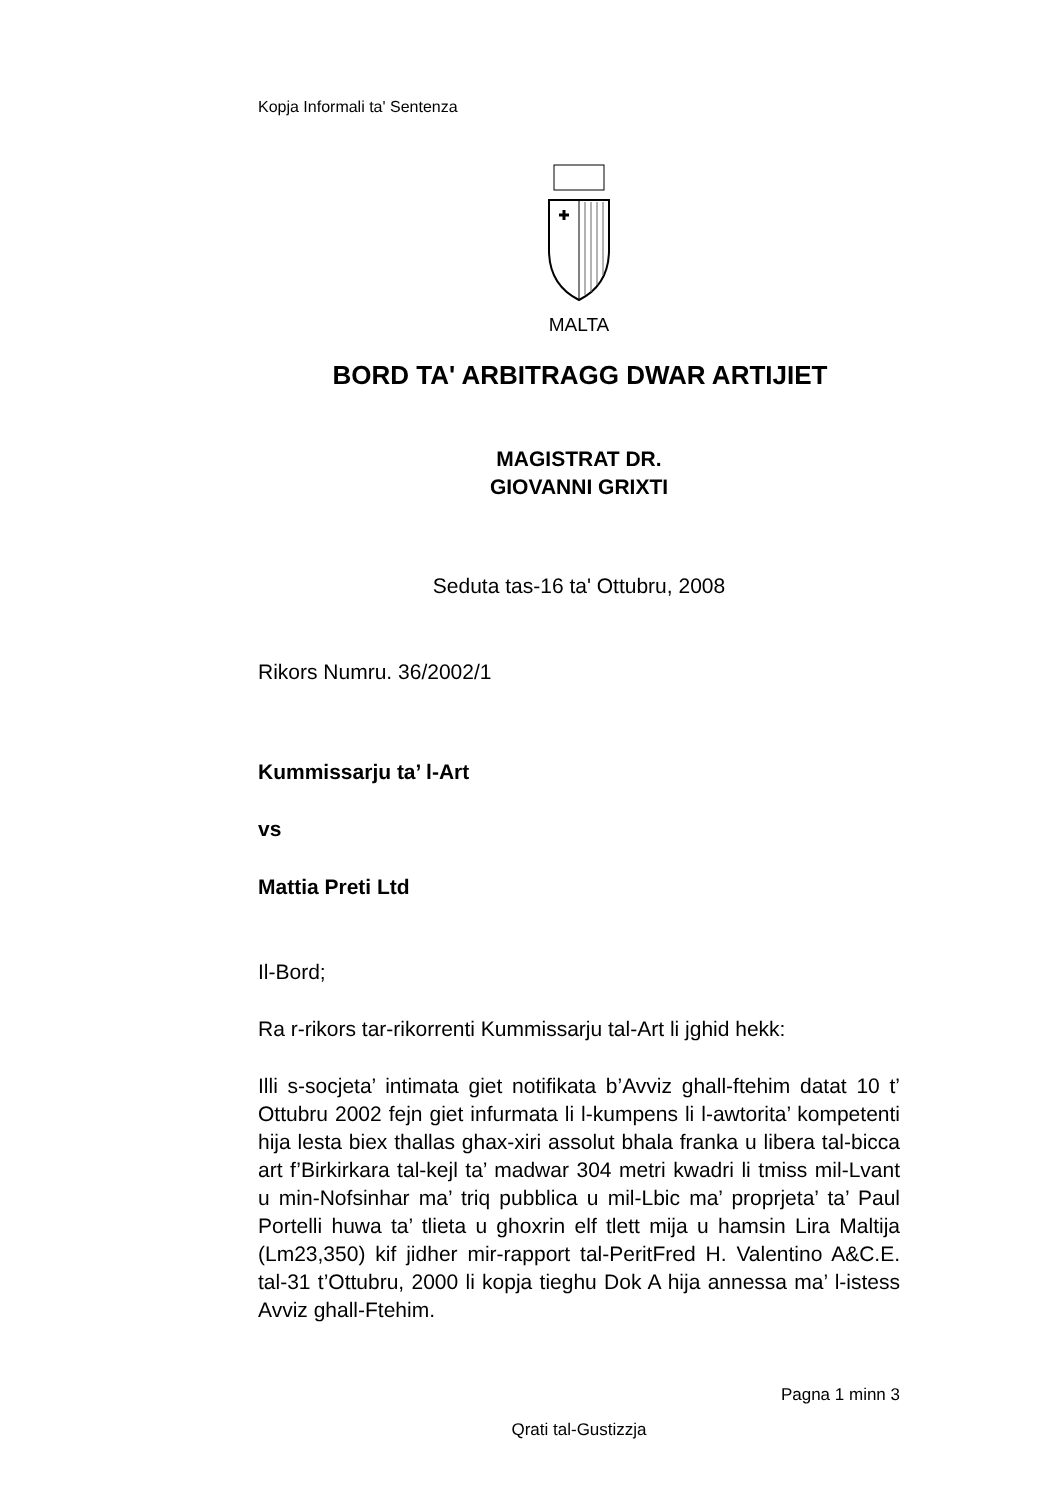Kopja Informali ta' Sentenza
MALTA
BORD TA' ARBITRAGG DWAR ARTIJIET
MAGISTRAT DR.
GIOVANNI GRIXTI
Seduta tas-16 ta' Ottubru, 2008
Rikors Numru. 36/2002/1
Kummissarju ta’ l-Art
vs
Mattia Preti Ltd
Il-Bord;
Ra r-rikors tar-rikorrenti Kummissarju tal-Art li jghid hekk:
Illi s-socjeta’ intimata giet notifikata b’Avviz ghall-ftehim datat 10 t’ Ottubru 2002 fejn giet infurmata li l-kumpens li l-awtorita’ kompetenti hija lesta biex thallas ghax-xiri assolut bhala franka u libera tal-bicca art f’Birkirkara tal-kejl ta’ madwar 304 metri kwadri li tmiss mil-Lvant u min-Nofsinhar ma’ triq pubblica u mil-Lbic ma’ proprjeta’ ta’ Paul Portelli huwa ta’ tlieta u ghoxrin elf tlett mija u hamsin Lira Maltija (Lm23,350) kif jidher mir-rapport tal-PeritFred H. Valentino A&C.E. tal-31 t’Ottubru, 2000 li kopja tieghu Dok A hija annessa ma’ l-istess Avviz ghall-Ftehim.
Pagna 1 minn 3
Qrati tal-Gustizzja